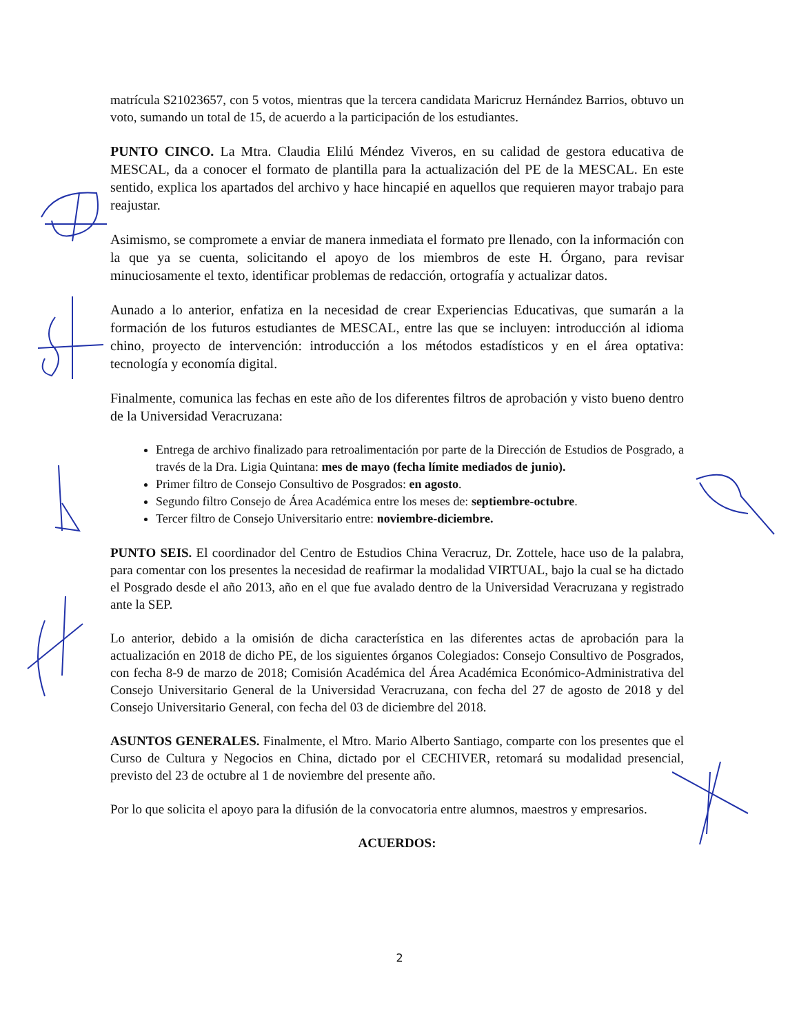matrícula S21023657, con 5 votos, mientras que la tercera candidata Maricruz Hernández Barrios, obtuvo un voto, sumando un total de 15, de acuerdo a la participación de los estudiantes.
PUNTO CINCO. La Mtra. Claudia Elilú Méndez Viveros, en su calidad de gestora educativa de MESCAL, da a conocer el formato de plantilla para la actualización del PE de la MESCAL. En este sentido, explica los apartados del archivo y hace hincapié en aquellos que requieren mayor trabajo para reajustar.
Asimismo, se compromete a enviar de manera inmediata el formato pre llenado, con la información con la que ya se cuenta, solicitando el apoyo de los miembros de este H. Órgano, para revisar minuciosamente el texto, identificar problemas de redacción, ortografía y actualizar datos.
Aunado a lo anterior, enfatiza en la necesidad de crear Experiencias Educativas, que sumarán a la formación de los futuros estudiantes de MESCAL, entre las que se incluyen: introducción al idioma chino, proyecto de intervención: introducción a los métodos estadísticos y en el área optativa: tecnología y economía digital.
Finalmente, comunica las fechas en este año de los diferentes filtros de aprobación y visto bueno dentro de la Universidad Veracruzana:
Entrega de archivo finalizado para retroalimentación por parte de la Dirección de Estudios de Posgrado, a través de la Dra. Ligia Quintana: mes de mayo (fecha límite mediados de junio).
Primer filtro de Consejo Consultivo de Posgrados: en agosto.
Segundo filtro Consejo de Área Académica entre los meses de: septiembre-octubre.
Tercer filtro de Consejo Universitario entre: noviembre-diciembre.
PUNTO SEIS. El coordinador del Centro de Estudios China Veracruz, Dr. Zottele, hace uso de la palabra, para comentar con los presentes la necesidad de reafirmar la modalidad VIRTUAL, bajo la cual se ha dictado el Posgrado desde el año 2013, año en el que fue avalado dentro de la Universidad Veracruzana y registrado ante la SEP.
Lo anterior, debido a la omisión de dicha característica en las diferentes actas de aprobación para la actualización en 2018 de dicho PE, de los siguientes órganos Colegiados: Consejo Consultivo de Posgrados, con fecha 8-9 de marzo de 2018; Comisión Académica del Área Académica Económico-Administrativa del Consejo Universitario General de la Universidad Veracruzana, con fecha del 27 de agosto de 2018 y del Consejo Universitario General, con fecha del 03 de diciembre del 2018.
ASUNTOS GENERALES. Finalmente, el Mtro. Mario Alberto Santiago, comparte con los presentes que el Curso de Cultura y Negocios en China, dictado por el CECHIVER, retomará su modalidad presencial, previsto del 23 de octubre al 1 de noviembre del presente año.
Por lo que solicita el apoyo para la difusión de la convocatoria entre alumnos, maestros y empresarios.
ACUERDOS:
2